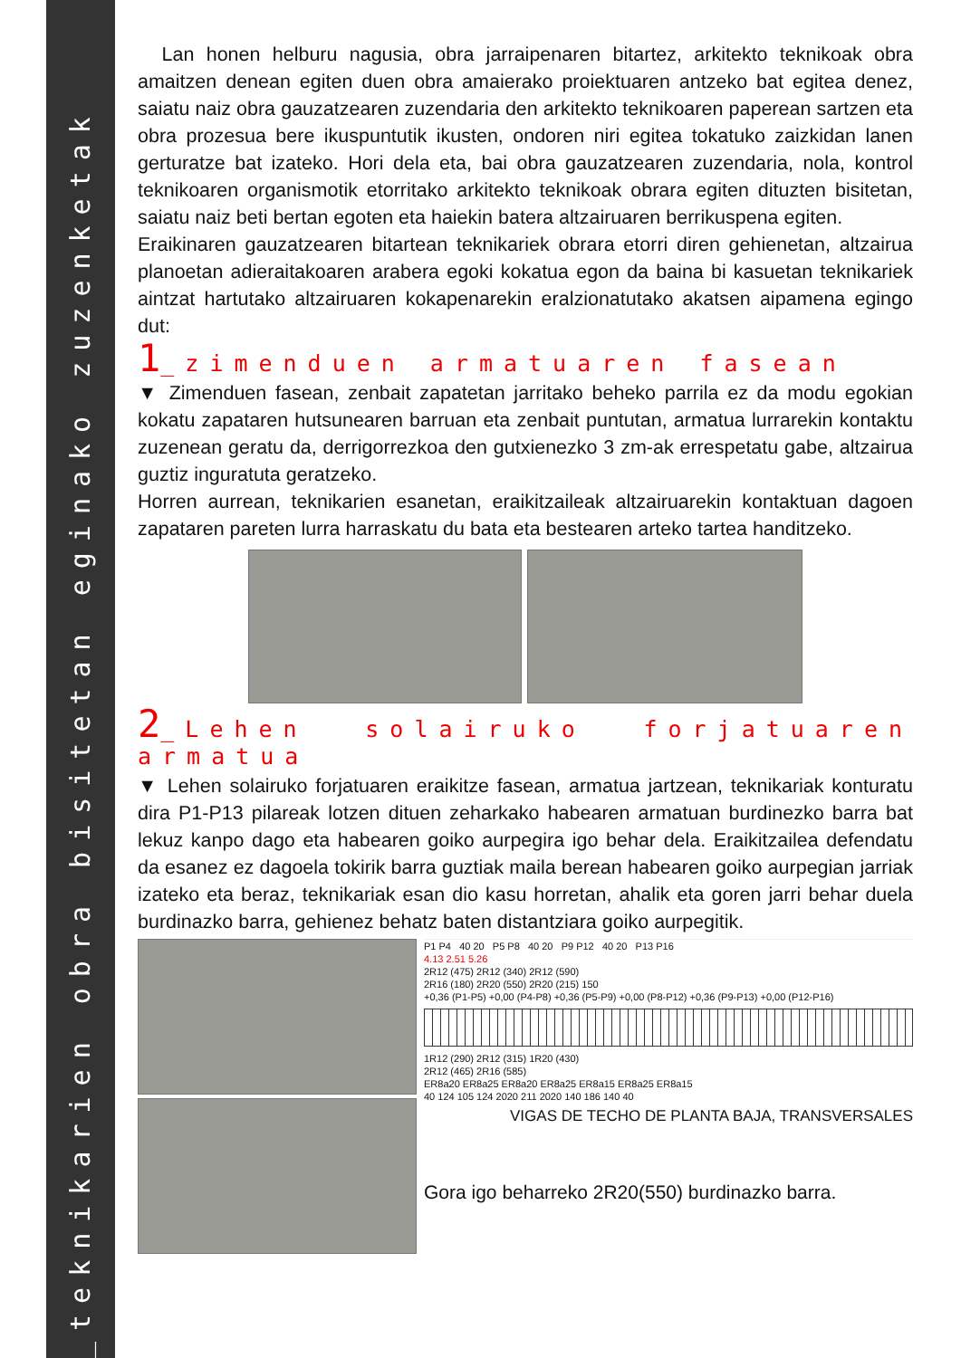_teknikarien obra bisitetan eginako zuzenketak
Lan honen helburu nagusia, obra jarraipenaren bitartez, arkitekto teknikoak obra amaitzen denean egiten duen obra amaierako proiektuaren antzeko bat egitea denez, saiatu naiz obra gauzatzearen zuzendaria den arkitekto teknikoaren paperean sartzen eta obra prozesua bere ikuspuntutik ikusten, ondoren niri egitea tokatuko zaizkidan lanen gerturatze bat izateko. Hori dela eta, bai obra gauzatzearen zuzendaria, nola, kontrol teknikoaren organismotik etorritako arkitekto teknikoak obrara egiten dituzten bisitetan, saiatu naiz beti bertan egoten eta haiekin batera altzairuaren berrikuspena egiten.
Eraikinaren gauzatzearen bitartean teknikariek obrara etorri diren gehienetan, altzairua planoetan adieraitakoaren arabera egoki kokatua egon da baina bi kasuetan teknikariek aintzat hartutako altzairuaren kokapenarekin eralzionatutako akatsen aipamena egingo dut:
1_zimenduen armatuaren fasean
▼ Zimenduen fasean, zenbait zapatetan jarritako beheko parrila ez da modu egokian kokatu zapataren hutsunearen barruan eta zenbait puntutan, armatua lurrarekin kontaktu zuzenean geratu da, derrigorrezkoa den gutxienezko 3 zm-ak errespetatu gabe, altzairua guztiz inguratuta geratzeko.
Horren aurrean, teknikarien esanetan, eraikitzaileak altzairuarekin kontaktuan dagoen zapataren pareten lurra harraskatu du bata eta bestearen arteko tartea handitzeko.
2_Lehen solairuko forjatuaren armatua
▼ Lehen solairuko forjatuaren eraikitze fasean, armatua jartzean, teknikariak konturatu dira P1-P13 pilareak lotzen dituen zeharkako habearen armatuan burdinezko barra bat lekuz kanpo dago eta habearen goiko aurpegira igo behar dela. Eraikitzailea defendatu da esanez ez dagoela tokirik barra guztiak maila berean habearen goiko aurpegian jarriak izateko eta beraz, teknikariak esan dio kasu horretan, ahalik eta goren jarri behar duela burdinazko barra, gehienez behatz baten distantziara goiko aurpegitik.
P1 P4 40 20 P5 P8 40 20 P9 P12 40 20 P13 P16
4.13 2.51 5.26
2R12 (475) 2R12 (340) 2R12 (590)
2R16 (180) 2R20 (550) 2R20 (215) 150
+0,36 (P1-P5) +0,00 (P4-P8) +0,36 (P5-P9) +0,00 (P8-P12) +0,36 (P9-P13) +0,00 (P12-P16)
1R12 (290) 2R12 (315) 1R20 (430)
2R12 (465) 2R16 (585)
ER8a20 ER8a25 ER8a20 ER8a25 ER8a15 ER8a25 ER8a15
40 124 105 124 2020 211 2020 140 186 140 40
VIGAS DE TECHO DE PLANTA BAJA, TRANSVERSALES
Gora igo beharreko 2R20(550) burdinazko barra.